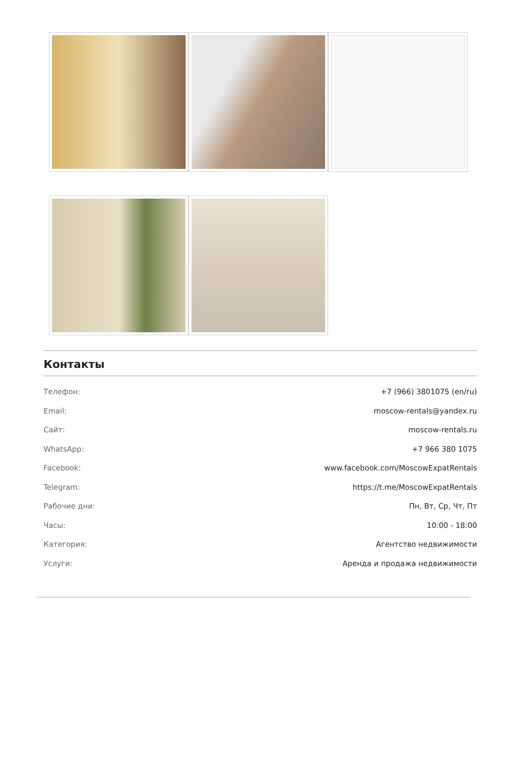Контакты
| Телефон: | +7 (966) 3801075 (en/ru) |
| Email: | moscow-rentals@yandex.ru |
| Сайт: | moscow-rentals.ru |
| WhatsApp: | +7 966 380 1075 |
| Facebook: | www.facebook.com/MoscowExpatRentals |
| Telegram: | https://t.me/MoscowExpatRentals |
| Рабочие дни: | Пн, Вт, Ср, Чт, Пт |
| Часы: | 10:00 - 18:00 |
| Категория: | Агентство недвижимости |
| Услуги: | Аренда и продажа недвижимости |